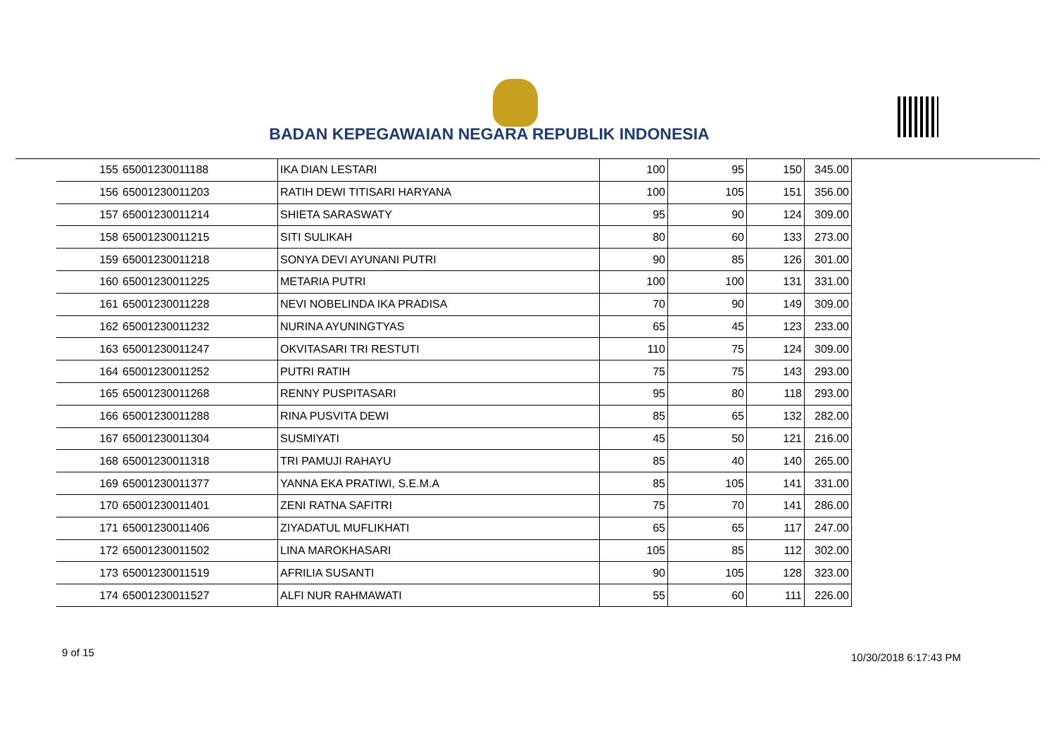BADAN KEPEGAWAIAN NEGARA REPUBLIK INDONESIA
| 155 | 65001230011188 | IKA DIAN LESTARI | 100 | 95 | 150 | 345.00 |
| 156 | 65001230011203 | RATIH DEWI TITISARI HARYANA | 100 | 105 | 151 | 356.00 |
| 157 | 65001230011214 | SHIETA SARASWATY | 95 | 90 | 124 | 309.00 |
| 158 | 65001230011215 | SITI SULIKAH | 80 | 60 | 133 | 273.00 |
| 159 | 65001230011218 | SONYA DEVI AYUNANI PUTRI | 90 | 85 | 126 | 301.00 |
| 160 | 65001230011225 | METARIA PUTRI | 100 | 100 | 131 | 331.00 |
| 161 | 65001230011228 | NEVI NOBELINDA IKA PRADISA | 70 | 90 | 149 | 309.00 |
| 162 | 65001230011232 | NURINA AYUNINGTYAS | 65 | 45 | 123 | 233.00 |
| 163 | 65001230011247 | OKVITASARI TRI RESTUTI | 110 | 75 | 124 | 309.00 |
| 164 | 65001230011252 | PUTRI RATIH | 75 | 75 | 143 | 293.00 |
| 165 | 65001230011268 | RENNY PUSPITASARI | 95 | 80 | 118 | 293.00 |
| 166 | 65001230011288 | RINA PUSVITA DEWI | 85 | 65 | 132 | 282.00 |
| 167 | 65001230011304 | SUSMIYATI | 45 | 50 | 121 | 216.00 |
| 168 | 65001230011318 | TRI PAMUJI RAHAYU | 85 | 40 | 140 | 265.00 |
| 169 | 65001230011377 | YANNA EKA PRATIWI, S.E.M.A | 85 | 105 | 141 | 331.00 |
| 170 | 65001230011401 | ZENI RATNA SAFITRI | 75 | 70 | 141 | 286.00 |
| 171 | 65001230011406 | ZIYADATUL MUFLIKHATI | 65 | 65 | 117 | 247.00 |
| 172 | 65001230011502 | LINA MAROKHASARI | 105 | 85 | 112 | 302.00 |
| 173 | 65001230011519 | AFRILIA SUSANTI | 90 | 105 | 128 | 323.00 |
| 174 | 65001230011527 | ALFI NUR RAHMAWATI | 55 | 60 | 111 | 226.00 |
9 of 15 10/30/2018 6:17:43 PM